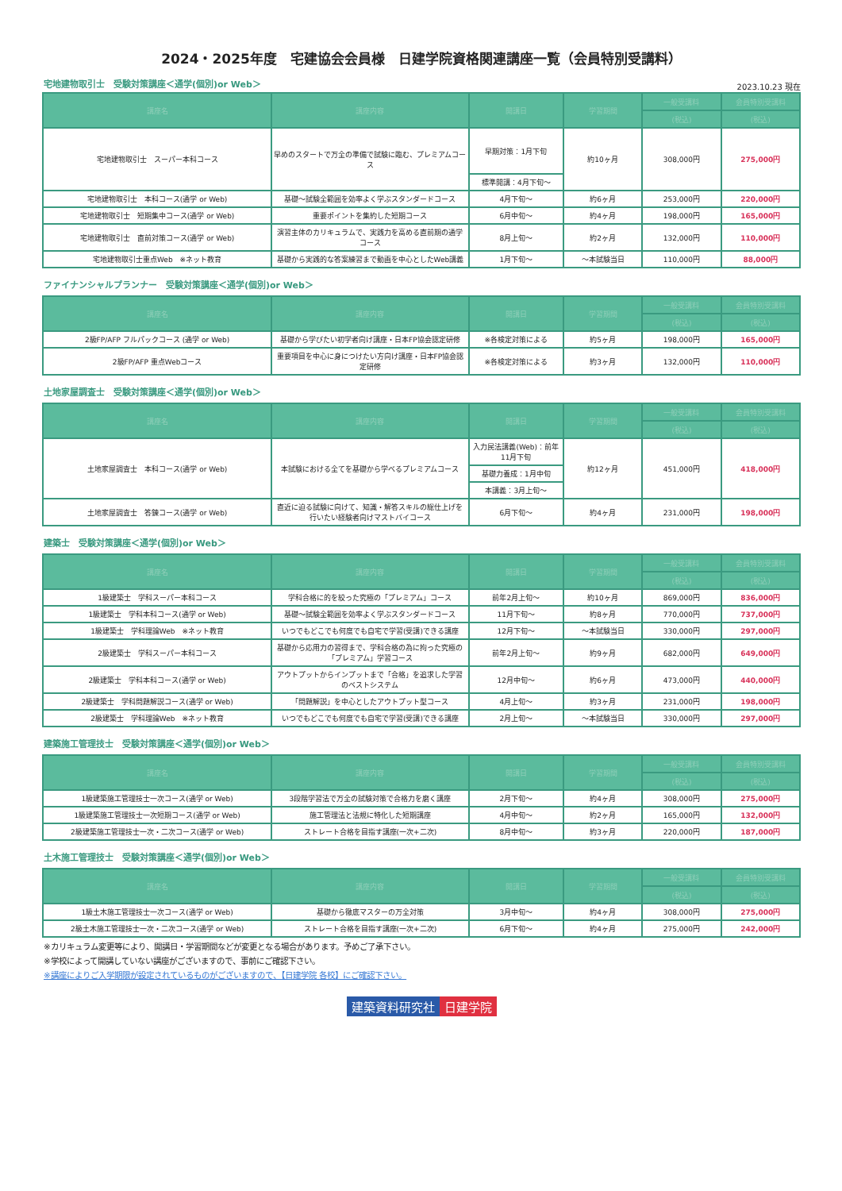2024・2025年度　宅建協会会員様　日建学院資格関連講座一覧（会員特別受講料）
宅地建物取引士　受験対策講座＜通学(個別)or Web＞
2023.10.23 現在
| 講座名 | 講座内容 | 開講日 | 学習期間 | 一般受講料 | 会員特別受講料 |
| --- | --- | --- | --- | --- | --- |
| | | | | (税込) | (税込) |
| 宅地建物取引士 スーパー本科コース | 早めのスタートで万全の準備で試験に臨む、プレミアムコース | 早期対策：1月下旬 | 約10ヶ月 | 308,000円 | 275,000円 |
| | | 標準開講：4月下旬～ | | | |
| 宅地建物取引士 本科コース(通学 or Web) | 基礎～試験全範囲を効率よく学ぶスタンダードコース | 4月下旬～ | 約6ヶ月 | 253,000円 | 220,000円 |
| 宅地建物取引士 短期集中コース(通学 or Web) | 重要ポイントを集約した短期コース | 6月中旬～ | 約4ヶ月 | 198,000円 | 165,000円 |
| 宅地建物取引士 直前対策コース(通学 or Web) | 演習主体のカリキュラムで、実践力を高める直前期の通学コース | 8月上旬～ | 約2ヶ月 | 132,000円 | 110,000円 |
| 宅地建物取引士重点Web ※ネット教育 | 基礎から実践的な答案練習まで動画を中心としたWeb講義 | 1月下旬～ | ～本試験当日 | 110,000円 | 88,000円 |
ファイナンシャルプランナー　受験対策講座＜通学(個別)or Web＞
| 講座名 | 講座内容 | 開講日 | 学習期間 | 一般受講料 | 会員特別受講料 |
| --- | --- | --- | --- | --- | --- |
| | | | | (税込) | (税込) |
| 2級FP/AFP フルパックコース (通学 or Web) | 基礎から学びたい初学者向け講座・日本FP協会認定研修 | ※各検定対策による | 約5ヶ月 | 198,000円 | 165,000円 |
| 2級FP/AFP 重点Webコース | 重要項目を中心に身につけたい方向け講座・日本FP協会認定研修 | ※各検定対策による | 約3ヶ月 | 132,000円 | 110,000円 |
土地家屋調査士　受験対策講座＜通学(個別)or Web＞
| 講座名 | 講座内容 | 開講日 | 学習期間 | 一般受講料 | 会員特別受講料 |
| --- | --- | --- | --- | --- | --- |
| | | | | (税込) | (税込) |
| 土地家屋調査士 本科コース(通学 or Web) | 本試験における全てを基礎から学べるプレミアムコース | 入力民法講義(Web)：前年11月下旬 | 約12ヶ月 | 451,000円 | 418,000円 |
| | | 基礎力養成：1月中旬 | | | |
| | | 本講義：3月上旬～ | | | |
| 土地家屋調査士 答錬コース(通学 or Web) | 直近に迫る試験に向けて、知識・解答スキルの総仕上げを行いたい経験者向けマストバイコース | 6月下旬～ | 約4ヶ月 | 231,000円 | 198,000円 |
建築士　受験対策講座＜通学(個別)or Web＞
| 講座名 | 講座内容 | 開講日 | 学習期間 | 一般受講料 | 会員特別受講料 |
| --- | --- | --- | --- | --- | --- |
| | | | | (税込) | (税込) |
| 1級建築士 学科スーパー本科コース | 学科合格に的を絞った究極の「プレミアム」コース | 前年2月上旬～ | 約10ヶ月 | 869,000円 | 836,000円 |
| 1級建築士 学科本科コース(通学 or Web) | 基礎～試験全範囲を効率よく学ぶスタンダードコース | 11月下旬～ | 約8ヶ月 | 770,000円 | 737,000円 |
| 1級建築士 学科理論Web ※ネット教育 | いつでもどこでも何度でも自宅で学習(受講)できる講座 | 12月下旬～ | ～本試験当日 | 330,000円 | 297,000円 |
| 2級建築士 学科スーパー本科コース | 基礎から応用力の習得まで、学科合格の為に拘った究極の「プレミアム」学習コース | 前年2月上旬～ | 約9ヶ月 | 682,000円 | 649,000円 |
| 2級建築士 学科本科コース(通学 or Web) | アウトプットからインプットまで「合格」を追求した学習のベストシステム | 12月中旬～ | 約6ヶ月 | 473,000円 | 440,000円 |
| 2級建築士 学科問題解説コース(通学 or Web) | 「問題解説」を中心としたアウトプット型コース | 4月上旬～ | 約3ヶ月 | 231,000円 | 198,000円 |
| 2級建築士 学科理論Web ※ネット教育 | いつでもどこでも何度でも自宅で学習(受講)できる講座 | 2月上旬～ | ～本試験当日 | 330,000円 | 297,000円 |
建築施工管理技士　受験対策講座＜通学(個別)or Web＞
| 講座名 | 講座内容 | 開講日 | 学習期間 | 一般受講料 | 会員特別受講料 |
| --- | --- | --- | --- | --- | --- |
| | | | | (税込) | (税込) |
| 1級建築施工管理技士一次コース(通学 or Web) | 3段階学習法で万全の試験対策で合格力を磨く講座 | 2月下旬～ | 約4ヶ月 | 308,000円 | 275,000円 |
| 1級建築施工管理技士一次短期コース(通学 or Web) | 施工管理法と法規に特化した短期講座 | 4月中旬～ | 約2ヶ月 | 165,000円 | 132,000円 |
| 2級建築施工管理技士一次・二次コース(通学 or Web) | ストレート合格を目指す講座(一次+二次) | 8月中旬～ | 約3ヶ月 | 220,000円 | 187,000円 |
土木施工管理技士　受験対策講座＜通学(個別)or Web＞
| 講座名 | 講座内容 | 開講日 | 学習期間 | 一般受講料 | 会員特別受講料 |
| --- | --- | --- | --- | --- | --- |
| | | | | (税込) | (税込) |
| 1級土木施工管理技士一次コース(通学 or Web) | 基礎から徹底マスターの万全対策 | 3月中旬～ | 約4ヶ月 | 308,000円 | 275,000円 |
| 2級土木施工管理技士一次・二次コース(通学 or Web) | ストレート合格を目指す講座(一次+二次) | 6月下旬～ | 約4ヶ月 | 275,000円 | 242,000円 |
※カリキュラム変更等により、開講日・学習期間などが変更となる場合があります。予めご了承下さい。
※学校によって開講していない講座がございますので、事前にご確認下さい。
※講座によりご入学期限が設定されているものがございますので、【日建学院 各校】にご確認下さい。
建築資料研究社 日建学院